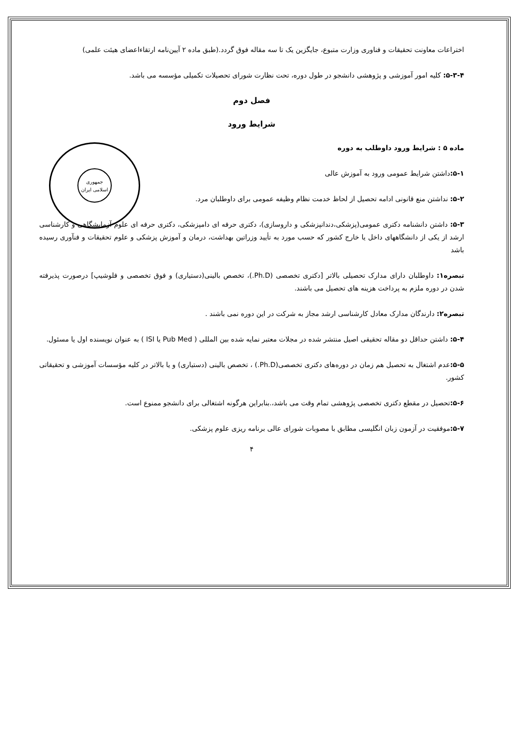جمهوری اسلامی ایران
اختراعات معاونت تحقیقات و فناوری وزارت متبوع، جایگزین یک تا سه مقاله فوق گردد.(طبق ماده ۲ آیین‌نامه ارتقاءاعضای هیئت علمی)
۵-۳-۴: کلیه امور آموزشی و پژوهشی دانشجو در طول دوره، تحت نظارت شورای تحصیلات تکمیلی مؤسسه می باشد.
فصل دوم
شرایط ورود
ماده ۵ : شرایط ورود داوطلب به دوره
۵-۱: داشتن شرایط عمومی ورود به آموزش عالی
۵-۲: نداشتن منع قانونی ادامه تحصیل از لحاظ خدمت نظام وظیفه عمومی برای داوطلبان مرد.
۵-۳: داشتن دانشنامه دکتری عمومی(پزشکی،دندانپزشکی و داروسازی)، دکتری حرفه ای دامپزشکی، دکتری حرفه ای علوم آزمایشگاهی و کارشناسی ارشد از یکی از دانشگاههای داخل یا خارج کشور که حسب مورد به تأیید وزراتین بهداشت، درمان و آموزش پزشکی و علوم تحقیقات و فنآوری رسیده باشد
تبصره۱: داوطلبان دارای مدارک تحصیلی بالاتر [دکتری تخصصی (Ph.D.)، تخصص بالینی(دستیاری) و فوق تخصصی و فلوشیپ] درصورت پذیرفته شدن در دوره ملزم به پرداخت هزینه های تحصیل می باشند.
تبصره۲: دارندگان مدارک معادل کارشناسی ارشد مجاز به شرکت در این دوره نمی باشند .
۵-۴: داشتن حداقل دو مقاله تحقیقی اصیل منتشر شده در مجلات معتبر نمایه شده بین المللی ( Pub Med یا ISI ) به عنوان نویسنده اول یا مسئول.
۵-۵: عدم اشتغال به تحصیل هم زمان در دوره‌های دکتری تخصصی(Ph.D.) ، تخصص بالینی (دستیاری) و یا بالاتر در کلیه مؤسسات آموزشی و تحقیقاتی کشور.
۵-۶: تحصیل در مقطع دکتری تخصصی پژوهشی تمام وقت می باشد،.بنابراین هرگونه اشتغالی برای دانشجو ممنوع است.
۵-۷: موفقیت در آزمون زبان انگلیسی مطابق با مصوبات شورای عالی برنامه ریزی علوم پزشکی.
۴